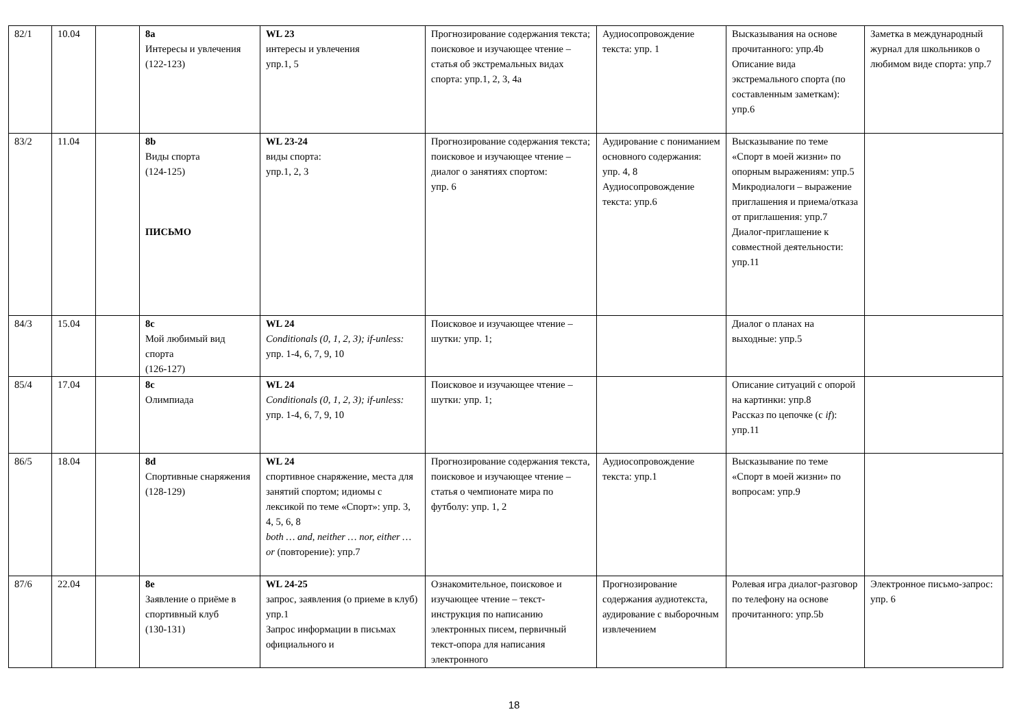| 82/1 | 10.04 | | 8a Интересы и увлечения (122-123) | WL 23 интересы и увлечения упр.1, 5 | Прогнозирование содержания текста; поисковое и изучающее чтение – статья об экстремальных видах спорта: упр.1, 2, 3, 4a | Аудиосопровождение текста: упр. 1 | Высказывания на основе прочитанного: упр.4b Описание вида экстремального спорта (по составленным заметкам): упр.6 | Заметка в международный журнал для школьников о любимом виде спорта: упр.7 |
| 83/2 | 11.04 | | 8b Виды спорта (124-125) ПИСЬМО | WL 23-24 виды спорта: упр.1, 2, 3 | Прогнозирование содержания текста; поисковое и изучающее чтение – диалог о занятиях спортом: упр. 6 | Аудирование с пониманием основного содержания: упр. 4, 8 Аудиосопровождение текста: упр.6 | Высказывание по теме «Спорт в моей жизни» по опорным выражениям: упр.5 Микродиалоги – выражение приглашения и приема/отказа от приглашения: упр.7 Диалог-приглашение к совместной деятельности: упр.11 | |
| 84/3 | 15.04 | | 8c Мой любимый вид спорта (126-127) | WL 24 Conditionals (0, 1, 2, 3); if-unless: упр. 1-4, 6, 7, 9, 10 | Поисковое и изучающее чтение – шутки : упр. 1; | | Диалог о планах на выходные: упр.5 | |
| 85/4 | 17.04 | | 8c Олимпиада | WL 24 Conditionals (0, 1, 2, 3); if-unless: упр. 1-4, 6, 7, 9, 10 | Поисковое и изучающее чтение – шутки : упр. 1; | | Описание ситуаций с опорой на картинки: упр.8 Рассказ по цепочке (с if ): упр.11 | |
| 86/5 | 18.04 | | 8d Спортивные снаряжения (128-129) | WL 24 спортивное снаряжение, места для занятий спортом; идиомы с лексикой по теме «Спорт»: упр. 3, 4, 5, 6, 8 both … and, neither … nor, either … or (повторение): упр.7 | Прогнозирование содержания текста, поисковое и изучающее чтение – статья о чемпионате мира по футболу: упр. 1, 2 | Аудиосопровождение текста: упр.1 | Высказывание по теме «Спорт в моей жизни» по вопросам: упр.9 | |
| 87/6 | 22.04 | | 8e Заявление о приёме в спортивный клуб (130-131) | WL 24-25 запрос, заявления (о приеме в клуб) упр.1 Запрос информации в письмах официального и | Ознакомительное, поисковое и изучающее чтение – текст-инструкция по написанию электронных писем, первичный текст-опора для написания электронного | Прогнозирование содержания аудиотекста, аудирование с выборочным извлечением | Ролевая игра диалог-разговор по телефону на основе прочитанного: упр.5b | Электронное письмо-запрос: упр. 6 |
18